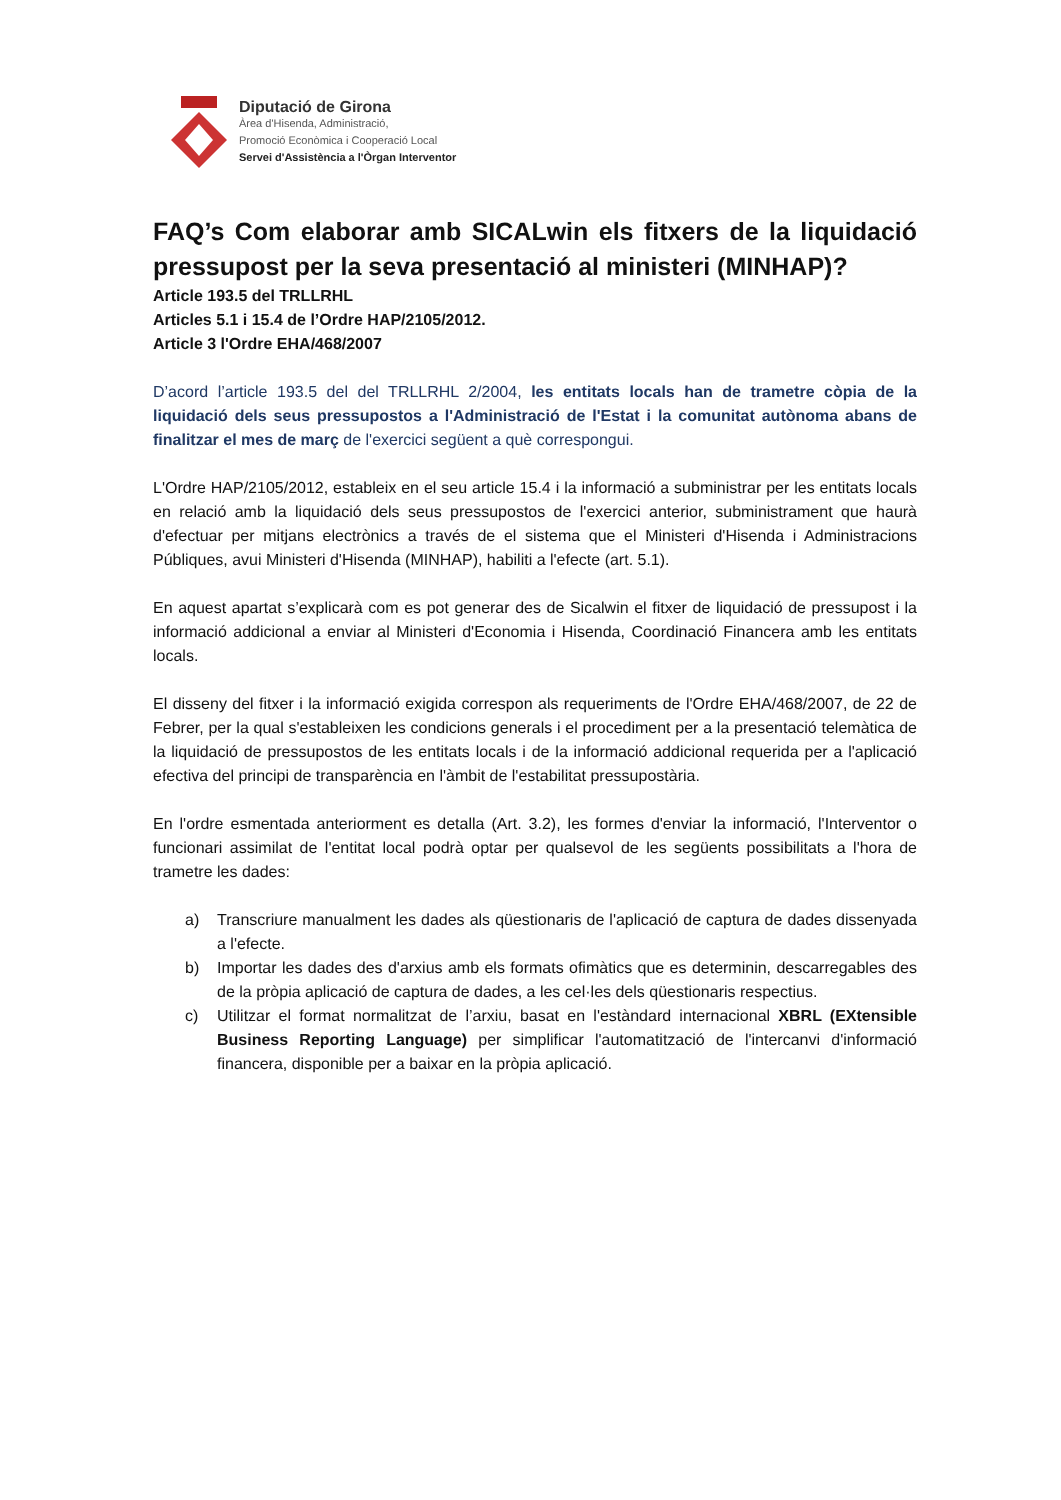Diputació de Girona
Àrea d'Hisenda, Administració,
Promoció Econòmica i Cooperació Local
Servei d'Assistència a l'Òrgan Interventor
FAQ’s Com elaborar amb SICALwin els fitxers de la liquidació pressupost per la seva presentació al ministeri (MINHAP)?
Article 193.5 del TRLLRHL
Articles 5.1 i 15.4 de l’Ordre HAP/2105/2012.
Article 3 l'Ordre EHA/468/2007
D’acord l’article 193.5 del del TRLLRHL 2/2004, les entitats locals han de trametre còpia de la liquidació dels seus pressupostos a l'Administració de l'Estat i la comunitat autònoma abans de finalitzar el mes de març de l'exercici següent a què correspongui.
L'Ordre HAP/2105/2012, estableix en el seu article 15.4 i la informació a subministrar per les entitats locals en relació amb la liquidació dels seus pressupostos de l'exercici anterior, subministrament que haurà d'efectuar per mitjans electrònics a través de el sistema que el Ministeri d'Hisenda i Administracions Públiques, avui Ministeri d'Hisenda (MINHAP), habiliti a l'efecte (art. 5.1).
En aquest apartat s’explicarà com es pot generar des de Sicalwin el fitxer de liquidació de pressupost i la informació addicional a enviar al Ministeri d'Economia i Hisenda, Coordinació Financera amb les entitats locals.
El disseny del fitxer i la informació exigida correspon als requeriments de l'Ordre EHA/468/2007, de 22 de Febrer, per la qual s'estableixen les condicions generals i el procediment per a la presentació telemàtica de la liquidació de pressupostos de les entitats locals i de la informació addicional requerida per a l'aplicació efectiva del principi de transparència en l'àmbit de l'estabilitat pressupostària.
En l'ordre esmentada anteriorment es detalla (Art. 3.2), les formes d'enviar la informació, l'Interventor o funcionari assimilat de l'entitat local podrà optar per qualsevol de les següents possibilitats a l'hora de trametre les dades:
a) Transcriure manualment les dades als qüestionaris de l'aplicació de captura de dades dissenyada a l'efecte.
b) Importar les dades des d'arxius amb els formats ofimàtics que es determinin, descarregables des de la pròpia aplicació de captura de dades, a les cel·les dels qüestionaris respectius.
c) Utilitzar el format normalitzat de l’arxiu, basat en l'estàndard internacional XBRL (EXtensible Business Reporting Language) per simplificar l'automatització de l'intercanvi d'informació financera, disponible per a baixar en la pròpia aplicació.